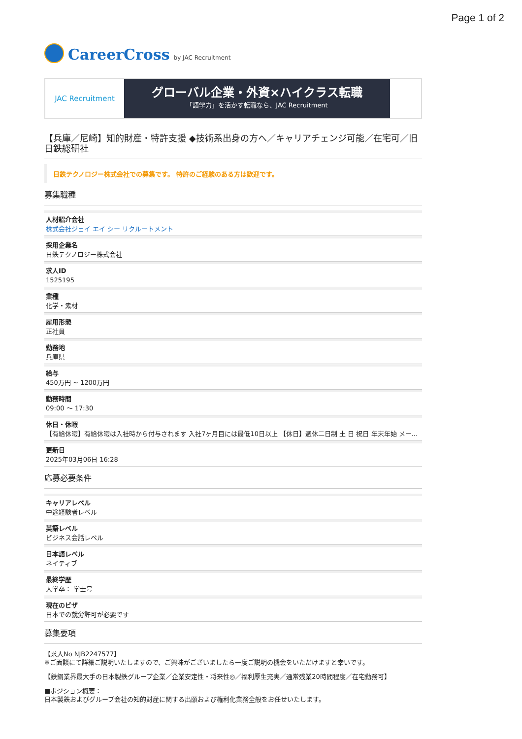Page 1 of 2
CareerCross by JAC Recruitment
JAC Recruitment
グローバル企業・外資×ハイクラス転職
「語学力」を活かす転職なら、JAC Recruitment
【兵庫／尼崎】知的財産・特許支援 ◆技術系出身の方へ／キャリアチェンジ可能／在宅可／旧 日鉄総研社
日鉄テクノロジー株式会社での募集です。 特許のご経験のある方は歓迎です。
募集職種
人材紹介会社
株式会社ジェイ エイ シー リクルートメント
採用企業名
日鉄テクノロジー株式会社
求人ID
1525195
業種
化学・素材
雇用形態
正社員
勤務地
兵庫県
給与
450万円 ~ 1200万円
勤務時間
09:00 〜 17:30
休日・休暇
【有給休暇】有給休暇は入社時から付与されます 入社7ヶ月目には最低10日以上 【休日】週休二日制 土 日 祝日 年末年始 メー...
更新日
2025年03月06日 16:28
応募必要条件
キャリアレベル
中途経験者レベル
英語レベル
ビジネス会話レベル
日本語レベル
ネイティブ
最終学歴
大学卒： 学士号
現在のビザ
日本での就労許可が必要です
募集要項
【求人No NJB2247577】
※ご面談にて詳細ご説明いたしますので、ご興味がございましたら一度ご説明の機会をいただけますと幸いです。
【鉄鋼業界最大手の日本製鉄グループ企業／企業安定性・将来性◎／福利厚生充実／通常残業20時間程度／在宅勤務可】
■ポジション概要：
日本製鉄およびグループ会社の知的財産に関する出願および権利化業務全般をお任せいたします。